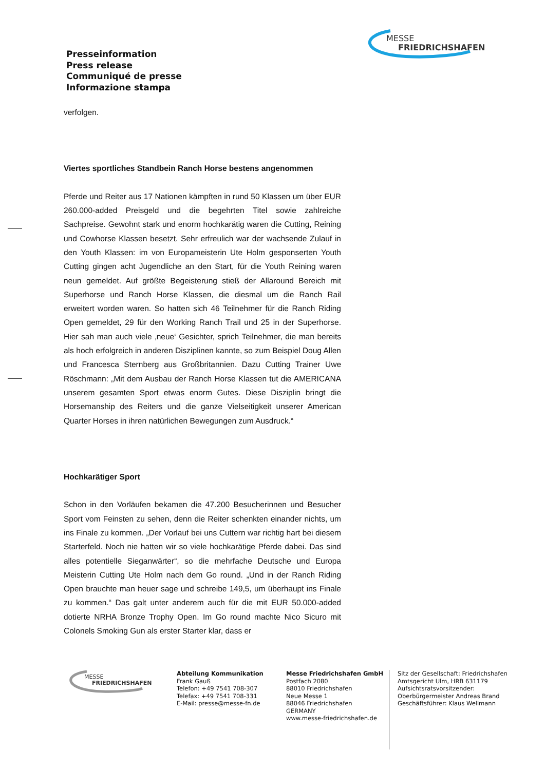Presseinformation
Press release
Communiqué de presse
Informazione stampa
MESSE
FRIEDRICHSHAFEN
verfolgen.
Viertes sportliches Standbein Ranch Horse bestens angenommen
Pferde und Reiter aus 17 Nationen kämpften in rund 50 Klassen um über EUR 260.000-added Preisgeld und die begehrten Titel sowie zahlreiche Sachpreise. Gewohnt stark und enorm hochkarätig waren die Cutting, Reining und Cowhorse Klassen besetzt. Sehr erfreulich war der wachsende Zulauf in den Youth Klassen: im von Europameisterin Ute Holm gesponserten Youth Cutting gingen acht Jugendliche an den Start, für die Youth Reining waren neun gemeldet. Auf größte Begeisterung stieß der Allaround Bereich mit Superhorse und Ranch Horse Klassen, die diesmal um die Ranch Rail erweitert worden waren. So hatten sich 46 Teilnehmer für die Ranch Riding Open gemeldet, 29 für den Working Ranch Trail und 25 in der Superhorse. Hier sah man auch viele ‚neue‘ Gesichter, sprich Teilnehmer, die man bereits als hoch erfolgreich in anderen Disziplinen kannte, so zum Beispiel Doug Allen und Francesca Sternberg aus Großbritannien. Dazu Cutting Trainer Uwe Röschmann: „Mit dem Ausbau der Ranch Horse Klassen tut die AMERICANA unserem gesamten Sport etwas enorm Gutes. Diese Disziplin bringt die Horsemanship des Reiters und die ganze Vielseitigkeit unserer American Quarter Horses in ihren natürlichen Bewegungen zum Ausdruck.“
Hochkarätiger Sport
Schon in den Vorläufen bekamen die 47.200 Besucherinnen und Besucher Sport vom Feinsten zu sehen, denn die Reiter schenkten einander nichts, um ins Finale zu kommen. „Der Vorlauf bei uns Cuttern war richtig hart bei diesem Starterfeld. Noch nie hatten wir so viele hochkarätige Pferde dabei. Das sind alles potentielle Sieganwärter“, so die mehrfache Deutsche und Europa Meisterin Cutting Ute Holm nach dem Go round. „Und in der Ranch Riding Open brauchte man heuer sage und schreibe 149,5, um überhaupt ins Finale zu kommen.“ Das galt unter anderem auch für die mit EUR 50.000-added dotierte NRHA Bronze Trophy Open. Im Go round machte Nico Sicuro mit Colonels Smoking Gun als erster Starter klar, dass er
MESSE
FRIEDRICHSHAFEN
Abteilung Kommunikation
Frank Gauß
Telefon: +49 7541 708-307
Telefax: +49 7541 708-331
E-Mail: presse@messe-fn.de
Messe Friedrichshafen GmbH
Postfach 2080
88010 Friedrichshafen
Neue Messe 1
88046 Friedrichshafen
GERMANY
www.messe-friedrichshafen.de
Sitz der Gesellschaft: Friedrichshafen
Amtsgericht Ulm, HRB 631179
Aufsichtsratsvorsitzender:
Oberbürgermeister Andreas Brand
Geschäftsführer: Klaus Wellmann